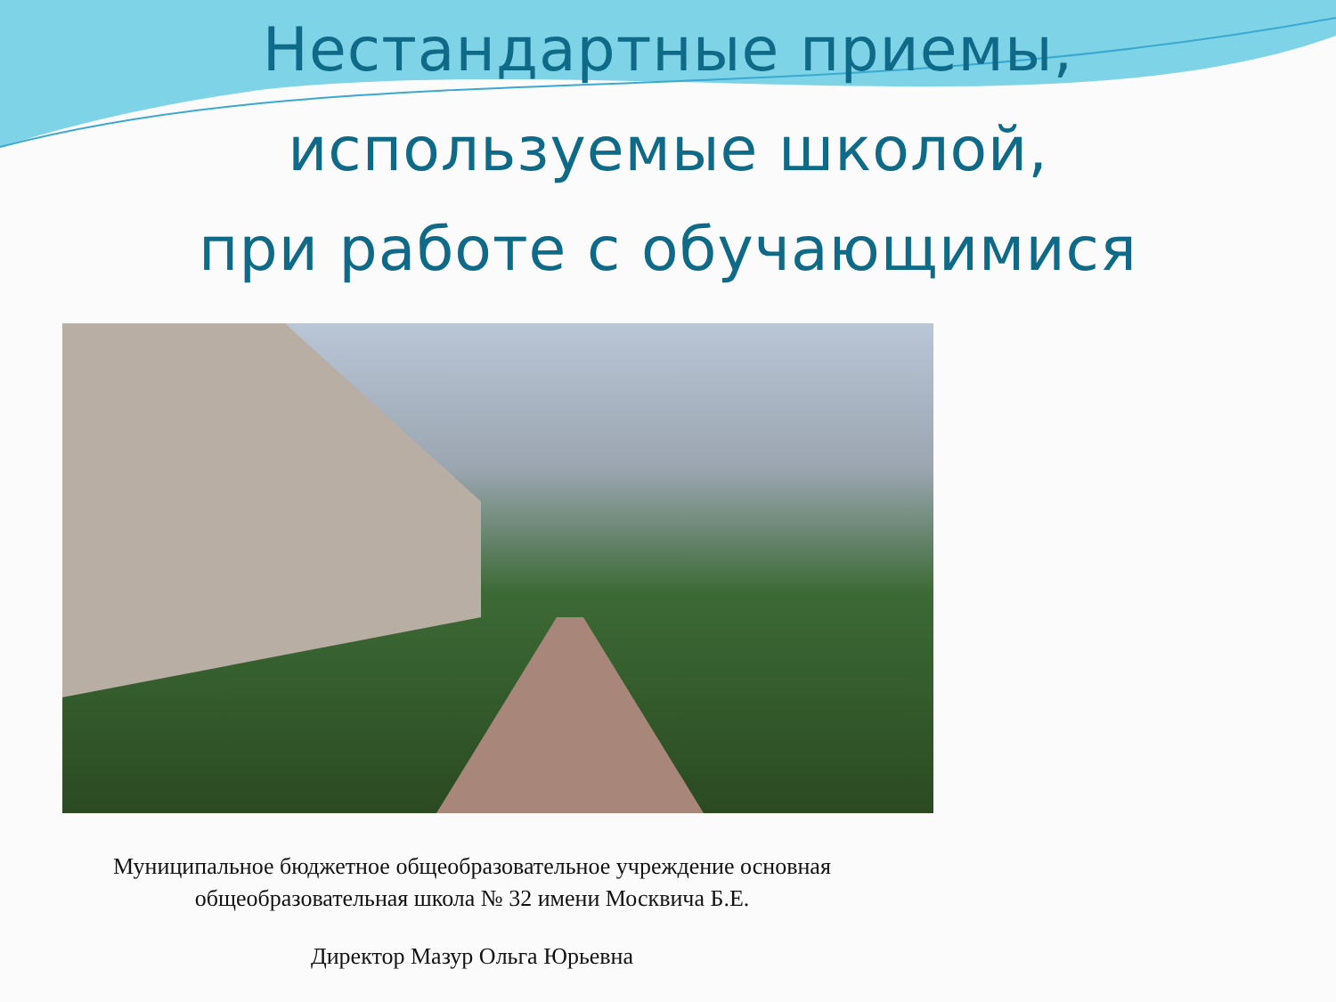Нестандартные приемы,
используемые школой,
при работе с обучающимися
Муниципальное бюджетное общеобразовательное учреждение основная
общеобразовательная школа № 32 имени Москвича Б.Е.
Директор Мазур Ольга Юрьевна